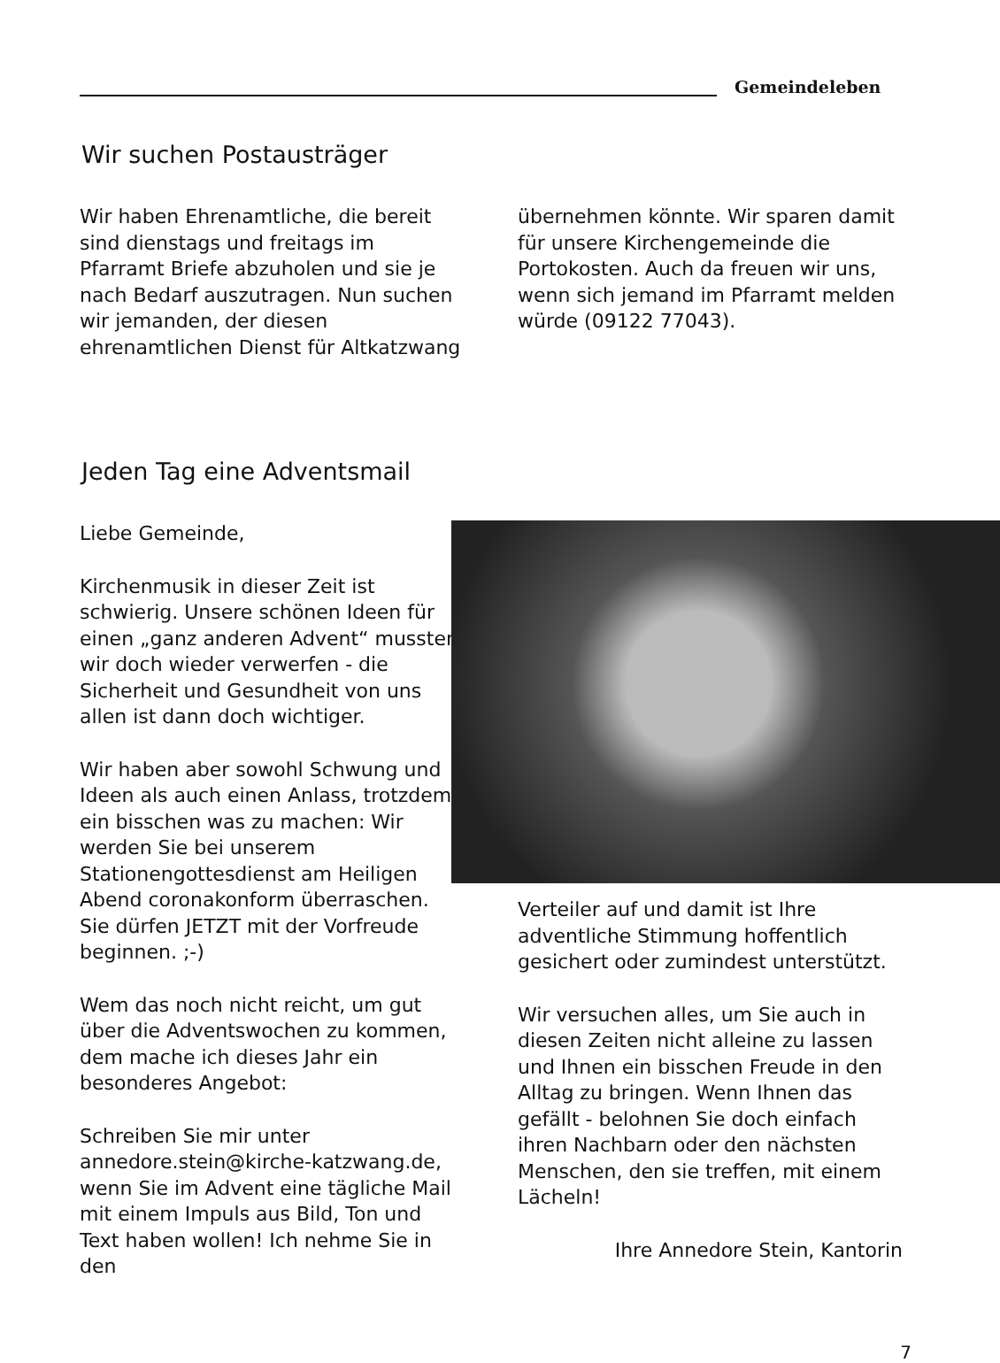Gemeindeleben
Wir suchen Postausträger
Wir haben Ehrenamtliche, die bereit sind dienstags und freitags im Pfarramt Briefe abzuholen und sie je nach Bedarf auszutragen. Nun suchen wir jemanden, der diesen ehrenamtlichen Dienst für Altkatzwang
übernehmen könnte. Wir sparen damit für unsere Kirchengemeinde die Portokosten. Auch da freuen wir uns, wenn sich jemand im Pfarramt melden würde (09122 77043).
Jeden Tag eine Adventsmail
Liebe Gemeinde,
Kirchenmusik in dieser Zeit ist schwierig. Unsere schönen Ideen für einen „ganz anderen Advent“ mussten wir doch wieder verwerfen - die Sicherheit und Gesundheit von uns allen ist dann doch wichtiger.
Wir haben aber sowohl Schwung und Ideen als auch einen Anlass, trotzdem ein bisschen was zu machen: Wir werden Sie bei unserem Stationengottesdienst am Heiligen Abend coronakonform überraschen. Sie dürfen JETZT mit der Vorfreude beginnen. ;-)
Wem das noch nicht reicht, um gut über die Adventswochen zu kommen, dem mache ich dieses Jahr ein besonderes Angebot:
Schreiben Sie mir unter annedore.stein@kirche-katzwang.de, wenn Sie im Advent eine tägliche Mail mit einem Impuls aus Bild, Ton und Text haben wollen! Ich nehme Sie in den
Verteiler auf und damit ist Ihre adventliche Stimmung hoffentlich gesichert oder zumindest unterstützt.
Wir versuchen alles, um Sie auch in diesen Zeiten nicht alleine zu lassen und Ihnen ein bisschen Freude in den Alltag zu bringen. Wenn Ihnen das gefällt - belohnen Sie doch einfach ihren Nachbarn oder den nächsten Menschen, den sie treffen, mit einem Lächeln!
Ihre Annedore Stein, Kantorin
7